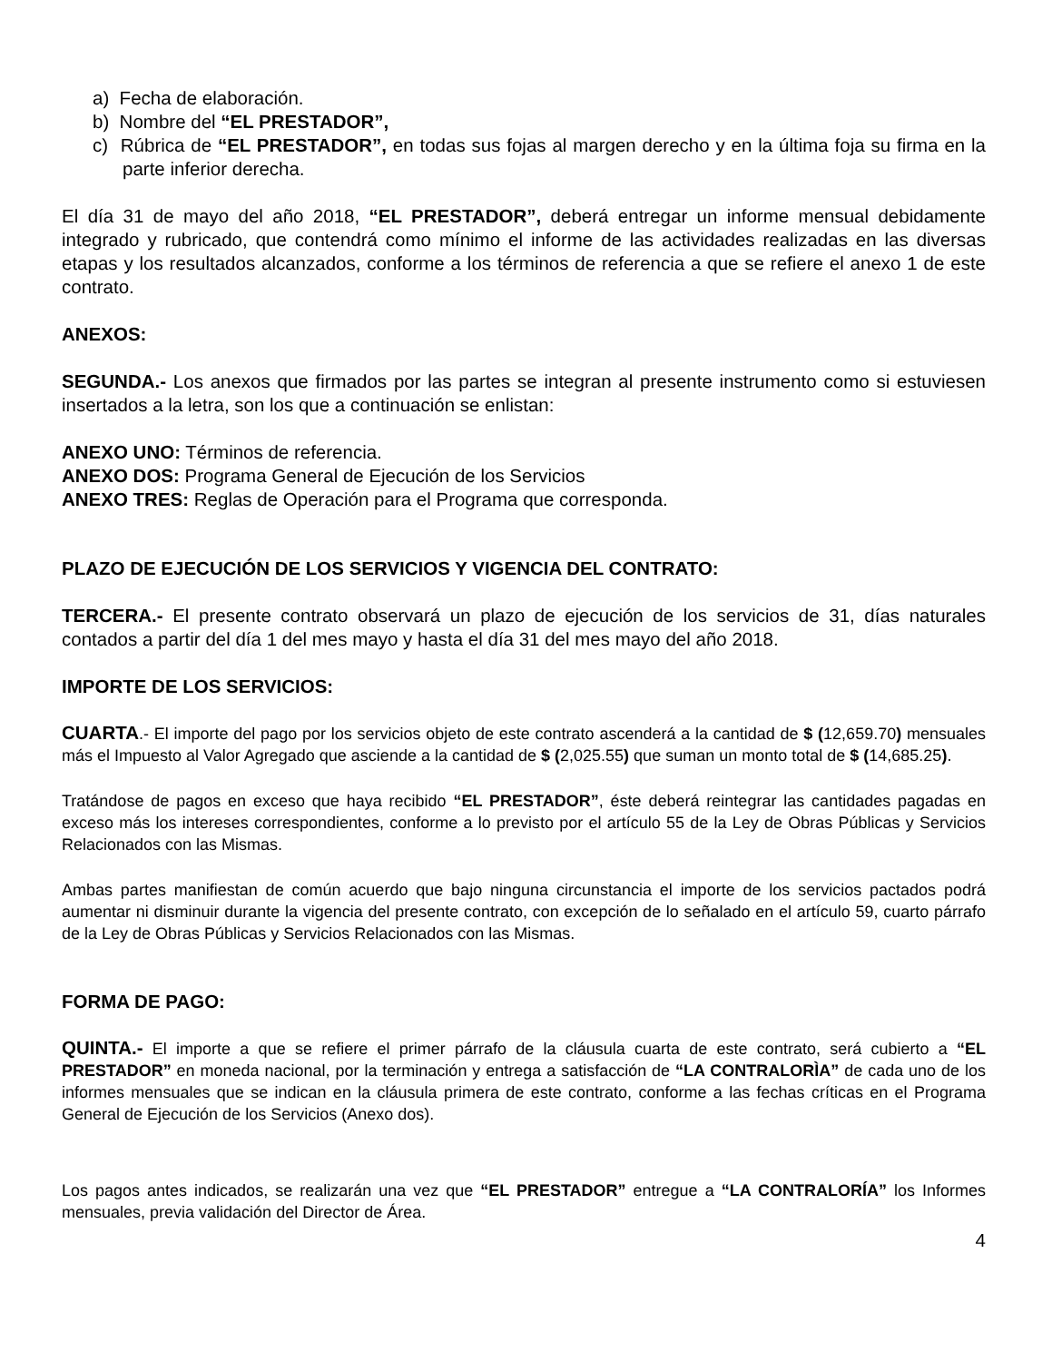a) Fecha de elaboración.
b) Nombre del “EL PRESTADOR”,
c) Rúbrica de “EL PRESTADOR”, en todas sus fojas al margen derecho y en la última foja su firma en la parte inferior derecha.
El día 31 de mayo del año 2018, “EL PRESTADOR”, deberá entregar un informe mensual debidamente integrado y rubricado, que contendrá como mínimo el informe de las actividades realizadas en las diversas etapas y los resultados alcanzados, conforme a los términos de referencia a que se refiere el anexo 1 de este contrato.
ANEXOS:
SEGUNDA.- Los anexos que firmados por las partes se integran al presente instrumento como si estuviesen insertados a la letra, son los que a continuación se enlistan:
ANEXO UNO: Términos de referencia.
ANEXO DOS: Programa General de Ejecución de los Servicios
ANEXO TRES: Reglas de Operación para el Programa que corresponda.
PLAZO DE EJECUCIÓN DE LOS SERVICIOS Y VIGENCIA DEL CONTRATO:
TERCERA.- El presente contrato observará un plazo de ejecución de los servicios de 31, días naturales contados a partir del día 1 del mes mayo y hasta el día 31 del mes mayo del año 2018.
IMPORTE DE LOS SERVICIOS:
CUARTA.- El importe del pago por los servicios objeto de este contrato ascenderá a la cantidad de $ (12,659.70) mensuales más el Impuesto al Valor Agregado que asciende a la cantidad de $ (2,025.55) que suman un monto total de $ (14,685.25).
Tratándose de pagos en exceso que haya recibido “EL PRESTADOR”, éste deberá reintegrar las cantidades pagadas en exceso más los intereses correspondientes, conforme a lo previsto por el artículo 55 de la Ley de Obras Públicas y Servicios Relacionados con las Mismas.
Ambas partes manifiestan de común acuerdo que bajo ninguna circunstancia el importe de los servicios pactados podrá aumentar ni disminuir durante la vigencia del presente contrato, con excepción de lo señalado en el artículo 59, cuarto párrafo de la Ley de Obras Públicas y Servicios Relacionados con las Mismas.
FORMA DE PAGO:
QUINTA.- El importe a que se refiere el primer párrafo de la cláusula cuarta de este contrato, será cubierto a “EL PRESTADOR” en moneda nacional, por la terminación y entrega a satisfacción de “LA CONTRALORÌA” de cada uno de los informes mensuales que se indican en la cláusula primera de este contrato, conforme a las fechas críticas en el Programa General de Ejecución de los Servicios (Anexo dos).
Los pagos antes indicados, se realizarán una vez que “EL PRESTADOR” entregue a “LA CONTRALORÍA” los Informes mensuales, previa validación del Director de Área.
4